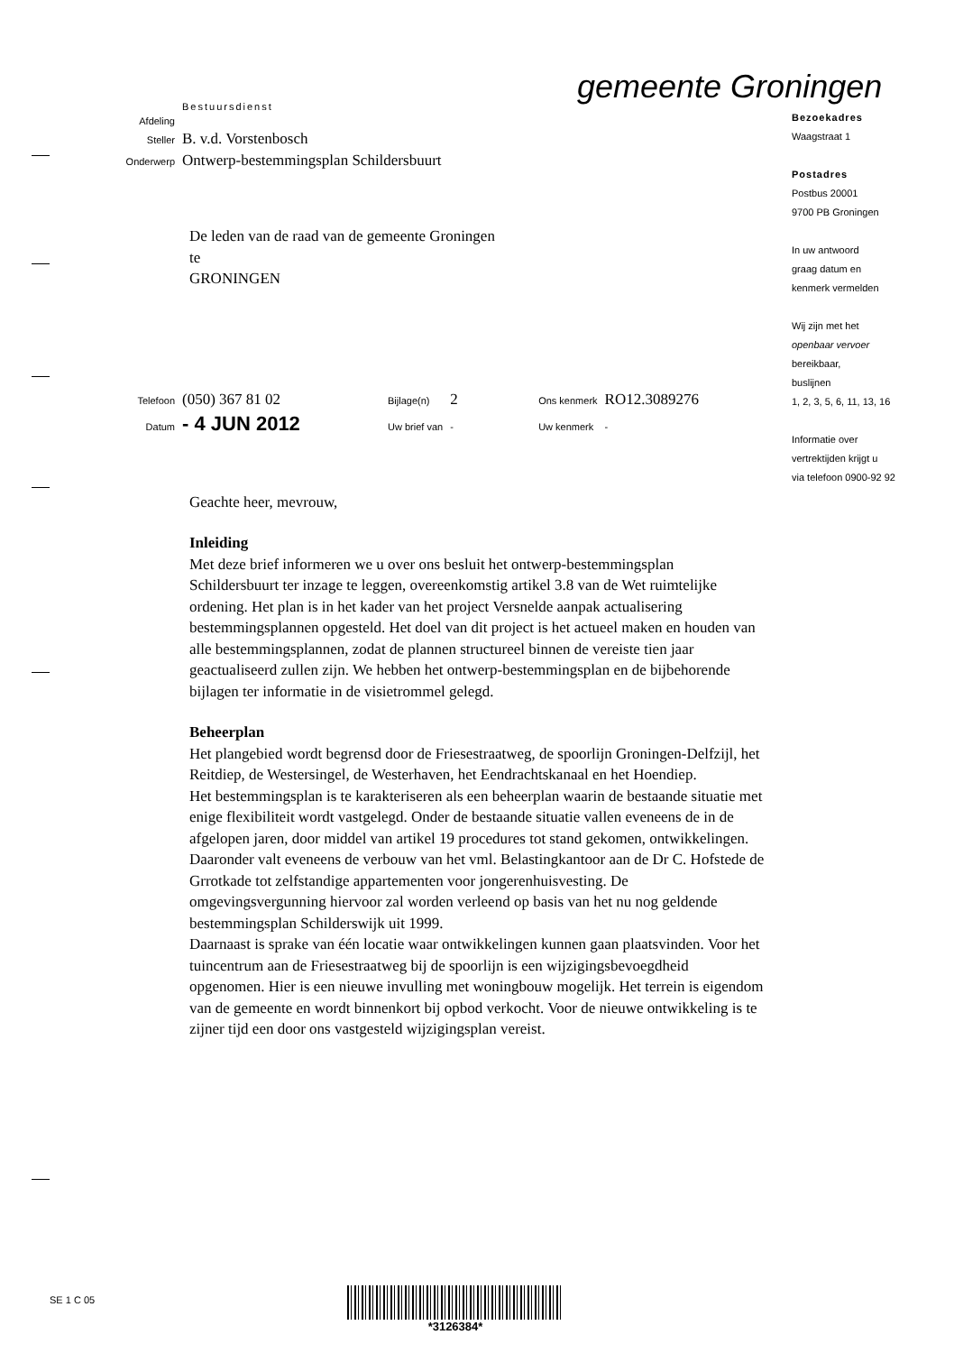gemeente Groningen
| | Bestuursdienst |
| Afdeling | |
| Steller | B. v.d. Vorstenbosch |
| Onderwerp | Ontwerp-bestemmingsplan Schildersbuurt |
De leden van de raad van de gemeente Groningen
te
GRONINGEN
| Telefoon | (050) 367 81 02 | Bijlage(n) | 2 | Ons kenmerk | RO12.3089276 |
| Datum | - 4 JUN 2012 | Uw brief van | - | Uw kenmerk | - |
Geachte heer, mevrouw,
Inleiding
Met deze brief informeren we u over ons besluit het ontwerp-bestemmingsplan Schildersbuurt ter inzage te leggen, overeenkomstig artikel 3.8 van de Wet ruimtelijke ordening. Het plan is in het kader van het project Versnelde aanpak actualisering bestemmingsplannen opgesteld. Het doel van dit project is het actueel maken en houden van alle bestemmingsplannen, zodat de plannen structureel binnen de vereiste tien jaar geactualiseerd zullen zijn. We hebben het ontwerp-bestemmingsplan en de bijbehorende bijlagen ter informatie in de visietrommel gelegd.
Beheerplan
Het plangebied wordt begrensd door de Friesestraatweg, de spoorlijn Groningen-Delfzijl, het Reitdiep, de Westersingel, de Westerhaven, het Eendrachtskanaal en het Hoendiep.
Het bestemmingsplan is te karakteriseren als een beheerplan waarin de bestaande situatie met enige flexibiliteit wordt vastgelegd. Onder de bestaande situatie vallen eveneens de in de afgelopen jaren, door middel van artikel 19 procedures tot stand gekomen, ontwikkelingen. Daaronder valt eveneens de verbouw van het vml. Belastingkantoor aan de Dr C. Hofstede de Grrotkade tot zelfstandige appartementen voor jongerenhuisvesting. De omgevingsvergunning hiervoor zal worden verleend op basis van het nu nog geldende bestemmingsplan Schilderswijk uit 1999.
Daarnaast is sprake van één locatie waar ontwikkelingen kunnen gaan plaatsvinden. Voor het tuincentrum aan de Friesestraatweg bij de spoorlijn is een wijzigingsbevoegdheid opgenomen. Hier is een nieuwe invulling met woningbouw mogelijk. Het terrein is eigendom van de gemeente en wordt binnenkort bij opbod verkocht. Voor de nieuwe ontwikkeling is te zijner tijd een door ons vastgesteld wijzigingsplan vereist.
Bezoekadres
Waagstraat 1
Postadres
Postbus 20001
9700 PB Groningen
In uw antwoord
graag datum en
kenmerk vermelden
Wij zijn met het
openbaar vervoer
bereikbaar,
buslijnen
1, 2, 3, 5, 6, 11, 13, 16
Informatie over
vertrektijden krijgt u
via telefoon 0900-92 92
SE 1 C 05
*3126384*